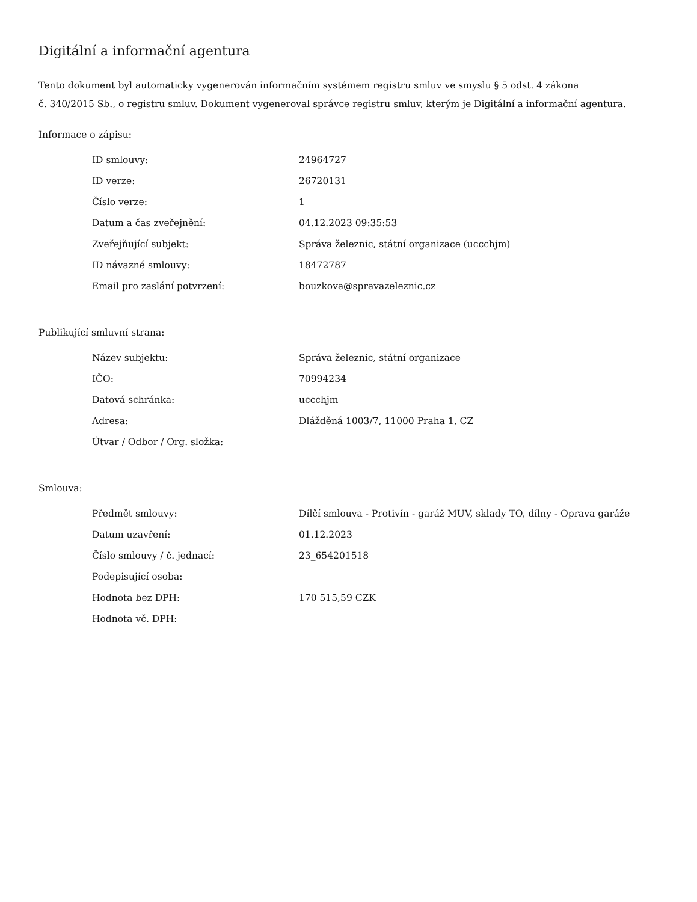Digitální a informační agentura
Tento dokument byl automaticky vygenerován informačním systémem registru smluv ve smyslu § 5 odst. 4 zákona
č. 340/2015 Sb., o registru smluv. Dokument vygeneroval správce registru smluv, kterým je Digitální a informační agentura.
Informace o zápisu:
| ID smlouvy: | 24964727 |
| ID verze: | 26720131 |
| Číslo verze: | 1 |
| Datum a čas zveřejnění: | 04.12.2023 09:35:53 |
| Zveřejňující subjekt: | Správa železnic, státní organizace (uccchjm) |
| ID návazné smlouvy: | 18472787 |
| Email pro zaslání potvrzení: | bouzkova@spravazeleznic.cz |
Publikující smluvní strana:
| Název subjektu: | Správa železnic, státní organizace |
| IČO: | 70994234 |
| Datová schránka: | uccchjm |
| Adresa: | Dlážděná 1003/7, 11000 Praha 1, CZ |
| Útvar / Odbor / Org. složka: | |
Smlouva:
| Předmět smlouvy: | Dílčí smlouva - Protivín - garáž MUV, sklady TO, dílny - Oprava garáže |
| Datum uzavření: | 01.12.2023 |
| Číslo smlouvy / č. jednací: | 23_654201518 |
| Podepisující osoba: | |
| Hodnota bez DPH: | 170 515,59 CZK |
| Hodnota vč. DPH: | |